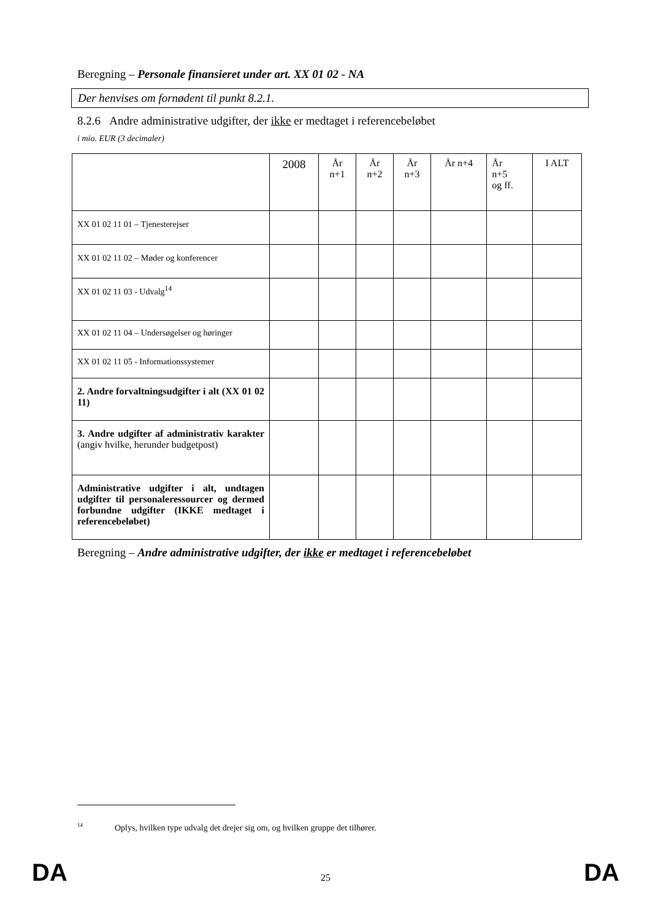Beregning – Personale finansieret under art. XX 01 02 - NA
Der henvises om fornødent til punkt 8.2.1.
8.2.6 Andre administrative udgifter, der ikke er medtaget i referencebeløbet
i mio. EUR (3 decimaler)
| | 2008 | År n+1 | År n+2 | År n+3 | År n+4 | År n+5 og ff. | I ALT |
| XX 01 02 11 01 – Tjenesterejser | | | | | | | |
| XX 01 02 11 02 – Møder og konferencer | | | | | | | |
| XX 01 02 11 03 - Udvalg<sup>14</sup> | | | | | | | |
| XX 01 02 11 04 – Undersøgelser og høringer | | | | | | | |
| XX 01 02 11 05 - Informationssystemer | | | | | | | |
| 2. Andre forvaltningsudgifter i alt (XX 01 02 11) | | | | | | | |
| 3. Andre udgifter af administrativ karakter (angiv hvilke, herunder budgetpost) | | | | | | | |
| Administrative udgifter i alt, undtagen udgifter til personaleressourcer og dermed forbundne udgifter (IKKE medtaget i referencebeløbet) | | | | | | | |
Beregning – Andre administrative udgifter, der ikke er medtaget i referencebeløbet
<sup>14</sup> Oplys, hvilken type udvalg det drejer sig om, og hvilken gruppe det tilhører.
DA 25 DA